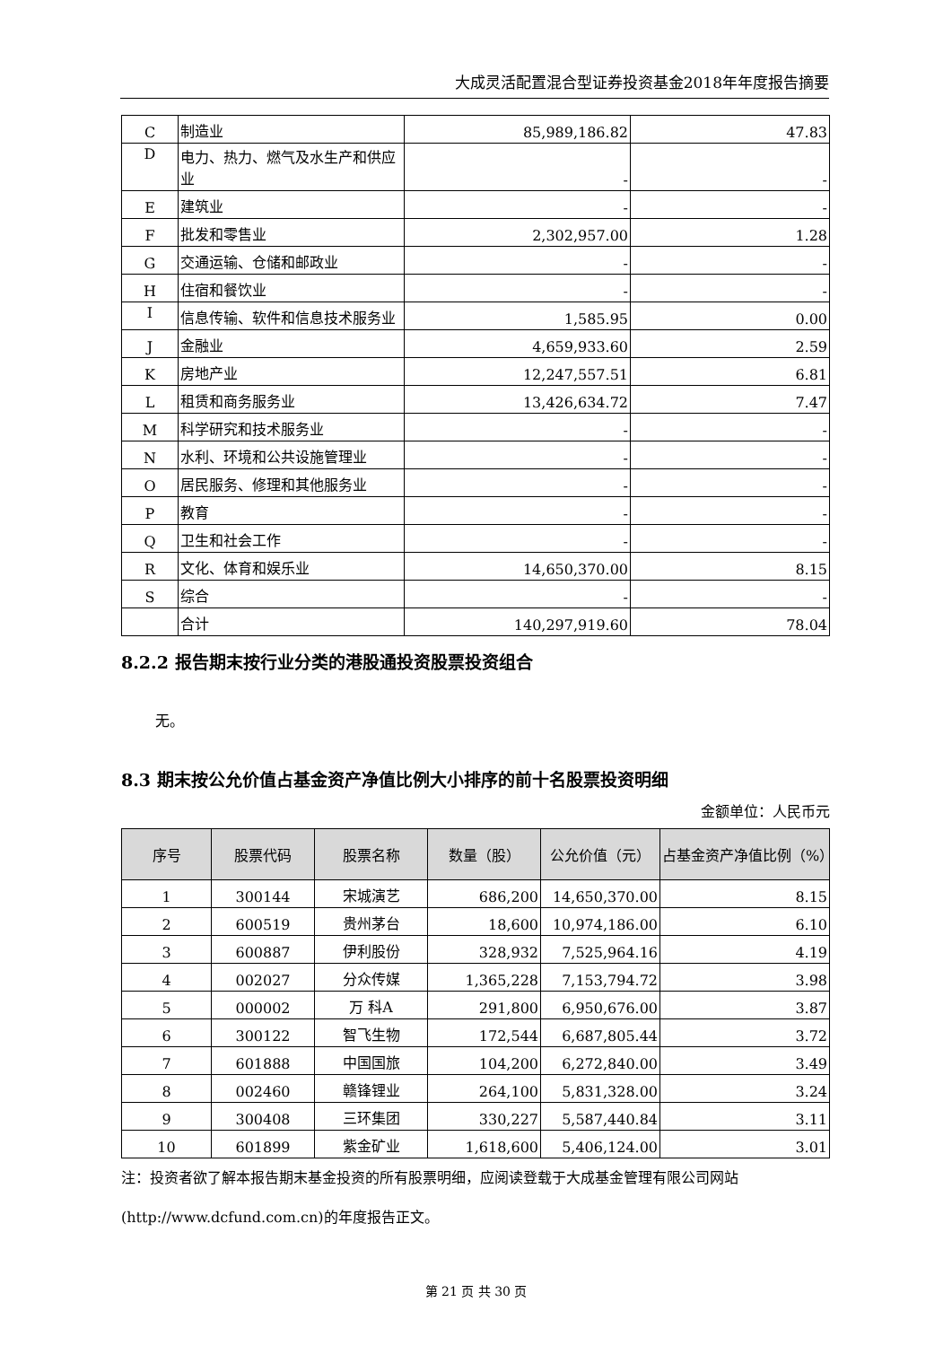大成灵活配置混合型证券投资基金2018年年度报告摘要
| C | 制造业 | 85,989,186.82 | 47.83 |
| D | 电力、热力、燃气及水生产和供应业 | - | - |
| E | 建筑业 | - | - |
| F | 批发和零售业 | 2,302,957.00 | 1.28 |
| G | 交通运输、仓储和邮政业 | - | - |
| H | 住宿和餐饮业 | - | - |
| I | 信息传输、软件和信息技术服务业 | 1,585.95 | 0.00 |
| J | 金融业 | 4,659,933.60 | 2.59 |
| K | 房地产业 | 12,247,557.51 | 6.81 |
| L | 租赁和商务服务业 | 13,426,634.72 | 7.47 |
| M | 科学研究和技术服务业 | - | - |
| N | 水利、环境和公共设施管理业 | - | - |
| O | 居民服务、修理和其他服务业 | - | - |
| P | 教育 | - | - |
| Q | 卫生和社会工作 | - | - |
| R | 文化、体育和娱乐业 | 14,650,370.00 | 8.15 |
| S | 综合 | - | - |
| | 合计 | 140,297,919.60 | 78.04 |
8.2.2 报告期末按行业分类的港股通投资股票投资组合
无。
8.3 期末按公允价值占基金资产净值比例大小排序的前十名股票投资明细
金额单位：人民币元
| 序号 | 股票代码 | 股票名称 | 数量（股） | 公允价值（元） | 占基金资产净值比例（%） |
| --- | --- | --- | --- | --- | --- |
| 1 | 300144 | 宋城演艺 | 686,200 | 14,650,370.00 | 8.15 |
| 2 | 600519 | 贵州茅台 | 18,600 | 10,974,186.00 | 6.10 |
| 3 | 600887 | 伊利股份 | 328,932 | 7,525,964.16 | 4.19 |
| 4 | 002027 | 分众传媒 | 1,365,228 | 7,153,794.72 | 3.98 |
| 5 | 000002 | 万 科A | 291,800 | 6,950,676.00 | 3.87 |
| 6 | 300122 | 智飞生物 | 172,544 | 6,687,805.44 | 3.72 |
| 7 | 601888 | 中国国旅 | 104,200 | 6,272,840.00 | 3.49 |
| 8 | 002460 | 赣锋锂业 | 264,100 | 5,831,328.00 | 3.24 |
| 9 | 300408 | 三环集团 | 330,227 | 5,587,440.84 | 3.11 |
| 10 | 601899 | 紫金矿业 | 1,618,600 | 5,406,124.00 | 3.01 |
注：投资者欲了解本报告期末基金投资的所有股票明细，应阅读登载于大成基金管理有限公司网站(http://www.dcfund.com.cn)的年度报告正文。
第 21 页 共 30 页